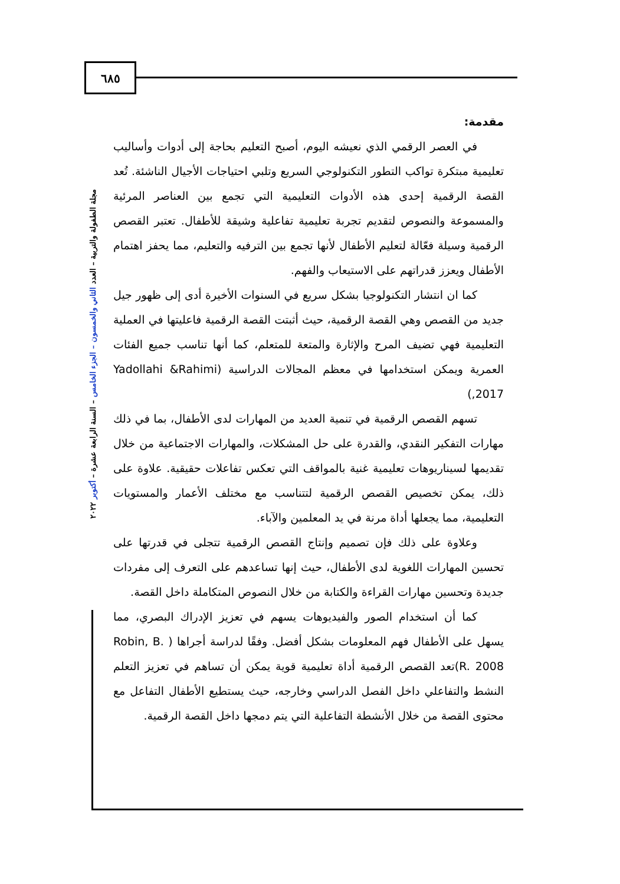٦٨٥
مجلة الطفولة والتربية – العدد الثاني والخمسون – الجزء الخامس – السنة الرابعة عشرة – أكتوبر ٢٠٢٢
مقدمة:
في العصر الرقمي الذي نعيشه اليوم، أصبح التعليم بحاجة إلى أدوات وأساليب تعليمية مبتكرة تواكب التطور التكنولوجي السريع وتلبي احتياجات الأجيال الناشئة. تُعد القصة الرقمية إحدى هذه الأدوات التعليمية التي تجمع بين العناصر المرئية والمسموعة والنصوص لتقديم تجربة تعليمية تفاعلية وشيقة للأطفال. تعتبر القصص الرقمية وسيلة فعّالة لتعليم الأطفال لأنها تجمع بين الترفيه والتعليم، مما يحفز اهتمام الأطفال ويعزز قدراتهم على الاستيعاب والفهم.
كما ان انتشار التكنولوجيا بشكل سريع في السنوات الأخيرة أدى إلى ظهور جيل جديد من القصص وهي القصة الرقمية، حيث أثبتت القصة الرقمية فاعليتها في العملية التعليمية فهي تضيف المرح والإثارة والمتعة للمتعلم، كما أنها تناسب جميع الفئات العمرية ويمكن استخدامها في معظم المجالات الدراسية (Yadollahi &Rahimi ,2017)
تسهم القصص الرقمية في تنمية العديد من المهارات لدى الأطفال، بما في ذلك مهارات التفكير النقدي، والقدرة على حل المشكلات، والمهارات الاجتماعية من خلال تقديمها لسيناريوهات تعليمية غنية بالمواقف التي تعكس تفاعلات حقيقية. علاوة على ذلك، يمكن تخصيص القصص الرقمية لتتناسب مع مختلف الأعمار والمستويات التعليمية، مما يجعلها أداة مرنة في يد المعلمين والآباء.
وعلاوة على ذلك فإن تصميم وإنتاج القصص الرقمية تتجلى في قدرتها على تحسين المهارات اللغوية لدى الأطفال، حيث إنها تساعدهم على التعرف إلى مفردات جديدة وتحسين مهارات القراءة والكتابة من خلال النصوص المتكاملة داخل القصة.
كما أن استخدام الصور والفيديوهات يسهم في تعزيز الإدراك البصري، مما يسهل على الأطفال فهم المعلومات بشكل أفضل. وفقًا لدراسة أجراها ( Robin, B. R. 2008)تعد القصص الرقمية أداة تعليمية قوية يمكن أن تساهم في تعزيز التعلم النشط والتفاعلي داخل الفصل الدراسي وخارجه، حيث يستطيع الأطفال التفاعل مع محتوى القصة من خلال الأنشطة التفاعلية التي يتم دمجها داخل القصة الرقمية.